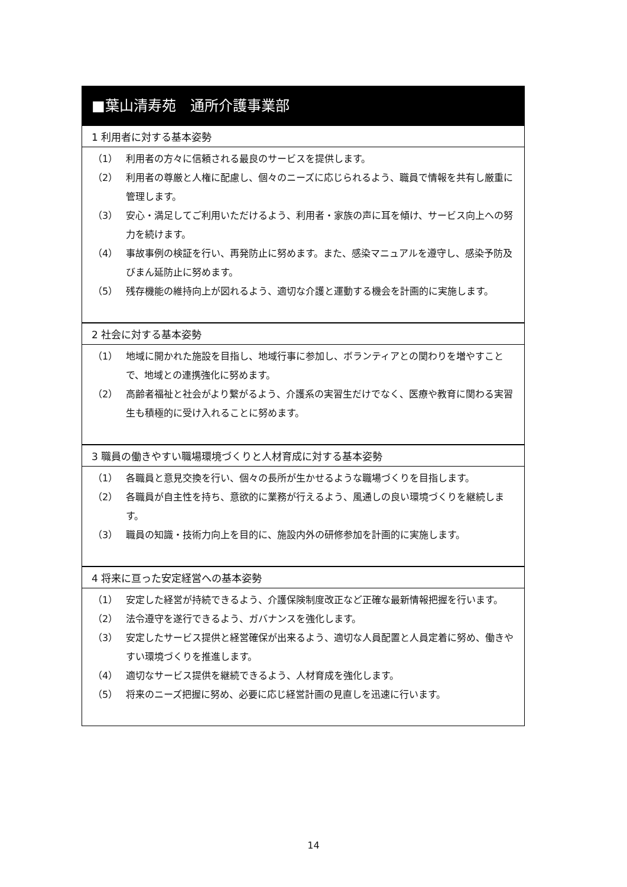■葉山清寿苑　通所介護事業部
1 利用者に対する基本姿勢
（1） 利用者の方々に信頼される最良のサービスを提供します。
（2） 利用者の尊厳と人権に配慮し、個々のニーズに応じられるよう、職員で情報を共有し厳重に管理します。
（3） 安心・満足してご利用いただけるよう、利用者・家族の声に耳を傾け、サービス向上への努力を続けます。
（4） 事故事例の検証を行い、再発防止に努めます。また、感染マニュアルを遵守し、感染予防及びまん延防止に努めます。
（5） 残存機能の維持向上が図れるよう、適切な介護と運動する機会を計画的に実施します。
2 社会に対する基本姿勢
（1） 地域に開かれた施設を目指し、地域行事に参加し、ボランティアとの関わりを増やすことで、地域との連携強化に努めます。
（2） 高齢者福祉と社会がより繋がるよう、介護系の実習生だけでなく、医療や教育に関わる実習生も積極的に受け入れることに努めます。
3 職員の働きやすい職場環境づくりと人材育成に対する基本姿勢
（1） 各職員と意見交換を行い、個々の長所が生かせるような職場づくりを目指します。
（2） 各職員が自主性を持ち、意欲的に業務が行えるよう、風通しの良い環境づくりを継続します。
（3） 職員の知識・技術力向上を目的に、施設内外の研修参加を計画的に実施します。
4 将来に亘った安定経営への基本姿勢
（1） 安定した経営が持続できるよう、介護保険制度改正など正確な最新情報把握を行います。
（2） 法令遵守を遂行できるよう、ガバナンスを強化します。
（3） 安定したサービス提供と経営確保が出来るよう、適切な人員配置と人員定着に努め、働きやすい環境づくりを推進します。
（4） 適切なサービス提供を継続できるよう、人材育成を強化します。
（5） 将来のニーズ把握に努め、必要に応じ経営計画の見直しを迅速に行います。
14